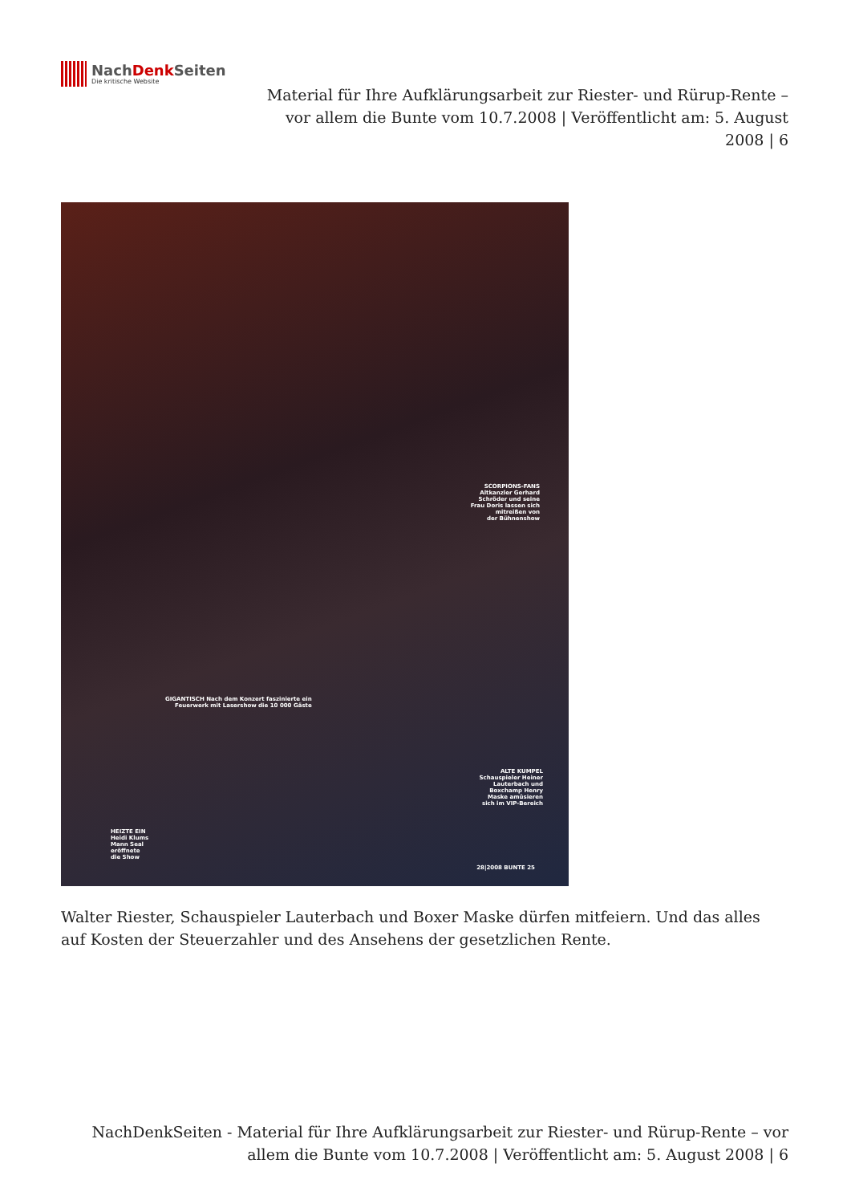NachDenk Seiten
Die kritische Website
Material für Ihre Aufklärungsarbeit zur Riester- und Rürup-Rente – vor allem die Bunte vom 10.7.2008 | Veröffentlicht am: 5. August 2008 | 6
SCORPIONS-FANS
Altkanzler Gerhard
Schröder und seine
Frau Doris lassen sich
mitreißen von
der Bühnenshow
GIGANTISCH Nach dem Konzert faszinierte ein
Feuerwerk mit Lasershow die 10 000 Gäste
ALTE KUMPEL
Schauspieler Heiner
Lauterbach und
Boxchamp Henry
Maske amüsieren
sich im VIP-Bereich
HEIZTE EIN
Heidi Klums
Mann Seal
eröffnete
die Show
28|2008 BUNTE 25
Walter Riester, Schauspieler Lauterbach und Boxer Maske dürfen mitfeiern. Und das alles auf Kosten der Steuerzahler und des Ansehens der gesetzlichen Rente.
NachDenkSeiten - Material für Ihre Aufklärungsarbeit zur Riester- und Rürup-Rente – vor allem die Bunte vom 10.7.2008 | Veröffentlicht am: 5. August 2008 | 6